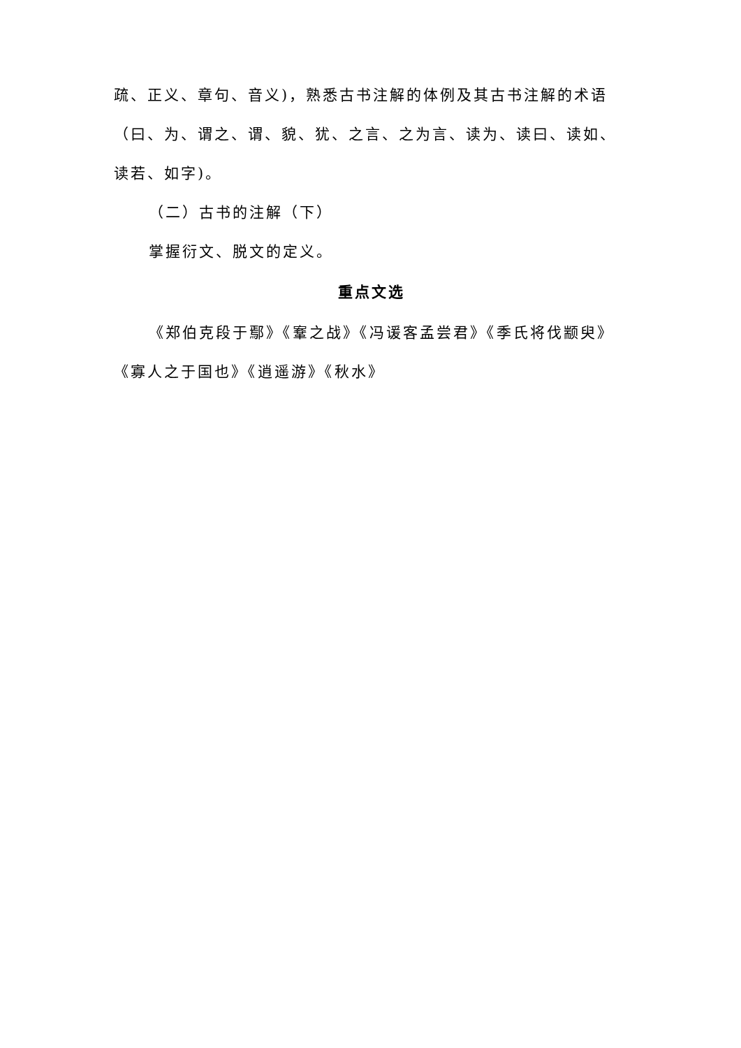疏、正义、章句、音义)，熟悉古书注解的体例及其古书注解的术语（曰、为、谓之、谓、貌、犹、之言、之为言、读为、读曰、读如、读若、如字)。
（二）古书的注解（下）
掌握衍文、脱文的定义。
重点文选
《郑伯克段于鄢》《鞌之战》《冯谖客孟尝君》《季氏将伐颛臾》《寡人之于国也》《逍遥游》《秋水》